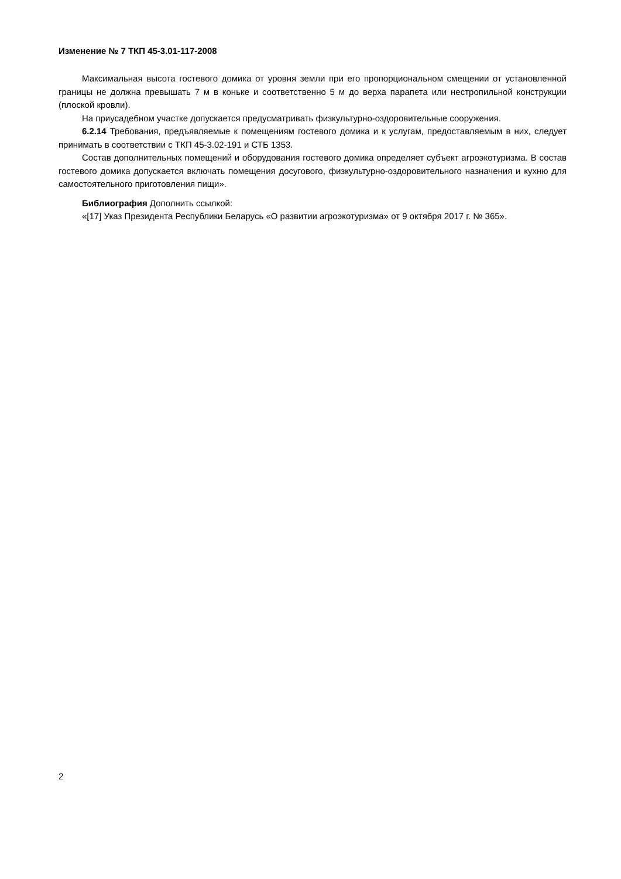Изменение № 7 ТКП 45-3.01-117-2008
Максимальная высота гостевого домика от уровня земли при его пропорциональном смещении от установленной границы не должна превышать 7 м в коньке и соответственно 5 м до верха парапета или нестропильной конструкции (плоской кровли).
На приусадебном участке допускается предусматривать физкультурно-оздоровительные сооружения.
6.2.14 Требования, предъявляемые к помещениям гостевого домика и к услугам, предоставляемым в них, следует принимать в соответствии с ТКП 45-3.02-191 и СТБ 1353.
Состав дополнительных помещений и оборудования гостевого домика определяет субъект агроэкотуризма. В состав гостевого домика допускается включать помещения досугового, физкультурно-оздоровительного назначения и кухню для самостоятельного приготовления пищи».
Библиография Дополнить ссылкой:
«[17] Указ Президента Республики Беларусь «О развитии агроэкотуризма» от 9 октября 2017 г. № 365».
2